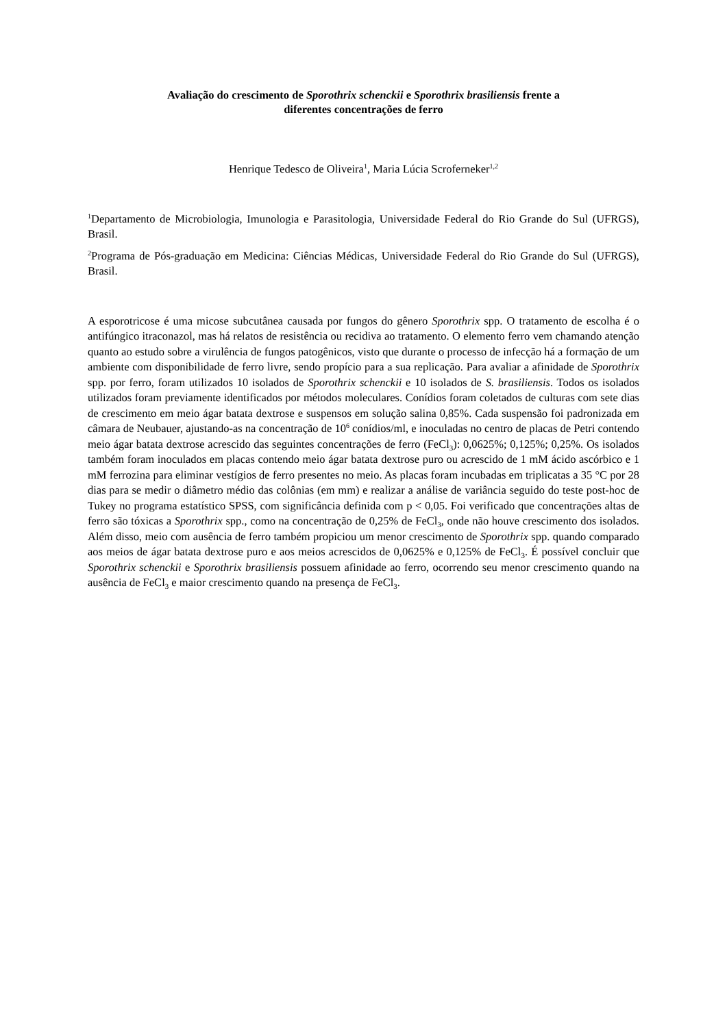Avaliação do crescimento de Sporothrix schenckii e Sporothrix brasiliensis frente a
diferentes concentrações de ferro
Henrique Tedesco de Oliveira<sup>1</sup>, Maria Lúcia Scroferneker<sup>1,2</sup>
<sup>1</sup> Departamento de Microbiologia, Imunologia e Parasitologia, Universidade Federal do Rio Grande do Sul (UFRGS), Brasil.
<sup>2</sup> Programa de Pós-graduação em Medicina: Ciências Médicas, Universidade Federal do Rio Grande do Sul (UFRGS), Brasil.
A esporotricose é uma micose subcutânea causada por fungos do gênero Sporothrix spp. O tratamento de escolha é o antifúngico itraconazol, mas há relatos de resistência ou recidiva ao tratamento. O elemento ferro vem chamando atenção quanto ao estudo sobre a virulência de fungos patogênicos, visto que durante o processo de infecção há a formação de um ambiente com disponibilidade de ferro livre, sendo propício para a sua replicação. Para avaliar a afinidade de Sporothrix spp. por ferro, foram utilizados 10 isolados de Sporothrix schenckii e 10 isolados de S. brasiliensis. Todos os isolados utilizados foram previamente identificados por métodos moleculares. Conídios foram coletados de culturas com sete dias de crescimento em meio ágar batata dextrose e suspensos em solução salina 0,85%. Cada suspensão foi padronizada em câmara de Neubauer, ajustando-as na concentração de 10<sup>6</sup> conídios/ml, e inoculadas no centro de placas de Petri contendo meio ágar batata dextrose acrescido das seguintes concentrações de ferro (FeCl<sub>3</sub>): 0,0625%; 0,125%; 0,25%. Os isolados também foram inoculados em placas contendo meio ágar batata dextrose puro ou acrescido de 1 mM ácido ascórbico e 1 mM ferrozina para eliminar vestígios de ferro presentes no meio. As placas foram incubadas em triplicatas a 35 °C por 28 dias para se medir o diâmetro médio das colônias (em mm) e realizar a análise de variância seguido do teste post-hoc de Tukey no programa estatístico SPSS, com significância definida com p < 0,05. Foi verificado que concentrações altas de ferro são tóxicas a Sporothrix spp., como na concentração de 0,25% de FeCl<sub>3</sub>, onde não houve crescimento dos isolados. Além disso, meio com ausência de ferro também propiciou um menor crescimento de Sporothrix spp. quando comparado aos meios de ágar batata dextrose puro e aos meios acrescidos de 0,0625% e 0,125% de FeCl<sub>3</sub>. É possível concluir que Sporothrix schenckii e Sporothrix brasiliensis possuem afinidade ao ferro, ocorrendo seu menor crescimento quando na ausência de FeCl<sub>3</sub> e maior crescimento quando na presença de FeCl<sub>3</sub>.